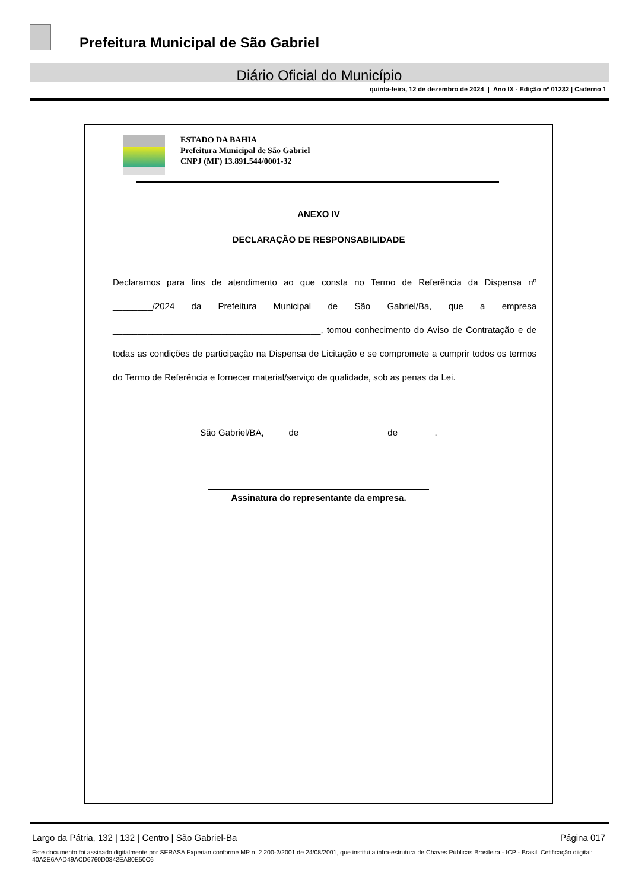Prefeitura Municipal de São Gabriel
Diário Oficial do Município
quinta-feira, 12 de dezembro de 2024 | Ano IX - Edição nº 01232 | Caderno 1
ESTADO DA BAHIA
Prefeitura Municipal de São Gabriel
CNPJ (MF) 13.891.544/0001-32
ANEXO IV
DECLARAÇÃO DE RESPONSABILIDADE
Declaramos para fins de atendimento ao que consta no Termo de Referência da Dispensa nº ________/2024 da Prefeitura Municipal de São Gabriel/Ba, que a empresa __________________________________________, tomou conhecimento do Aviso de Contratação e de todas as condições de participação na Dispensa de Licitação e se compromete a cumprir todos os termos do Termo de Referência e fornecer material/serviço de qualidade, sob as penas da Lei.
São Gabriel/BA, ____ de _________________ de _______.
Assinatura do representante da empresa.
Largo da Pátria, 132 | 132 | Centro | São Gabriel-Ba Página 017
Este documento foi assinado digitalmente por SERASA Experian conforme MP n. 2.200-2/2001 de 24/08/2001, que institui a infra-estrutura de Chaves Públicas Brasileira - ICP - Brasil. Cetificação diigital: 40A2E6AAD49ACD6760D0342EA80E50C6